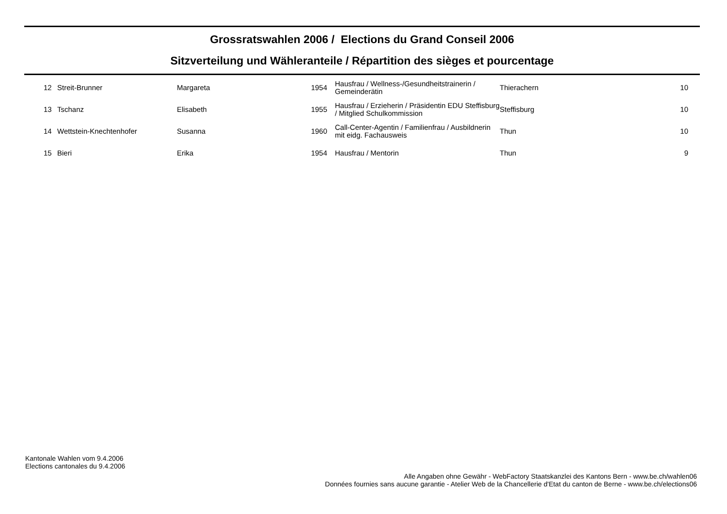Grossratswahlen 2006 / Elections du Grand Conseil 2006
Sitzverteilung und Wähleranteile / Répartition des sièges et pourcentage
| 12 | Streit-Brunner | Margareta | 1954 | Hausfrau / Wellness-/Gesundheitstrainerin / Gemeinderätin | Thierachern | 10 |
| 13 | Tschanz | Elisabeth | 1955 | Hausfrau / Erzieherin / Präsidentin EDU Steffisburg / Mitglied Schulkommission | Steffisburg | 10 |
| 14 | Wettstein-Knechtenhofer | Susanna | 1960 | Call-Center-Agentin / Familienfrau / Ausbildnerin mit eidg. Fachausweis | Thun | 10 |
| 15 | Bieri | Erika | 1954 | Hausfrau / Mentorin | Thun | 9 |
Kantonale Wahlen vom 9.4.2006
Elections cantonales du 9.4.2006
Alle Angaben ohne Gewähr - WebFactory Staatskanzlei des Kantons Bern - www.be.ch/wahlen06
Données fournies sans aucune garantie - Atelier Web de la Chancellerie d'Etat du canton de Berne - www.be.ch/elections06